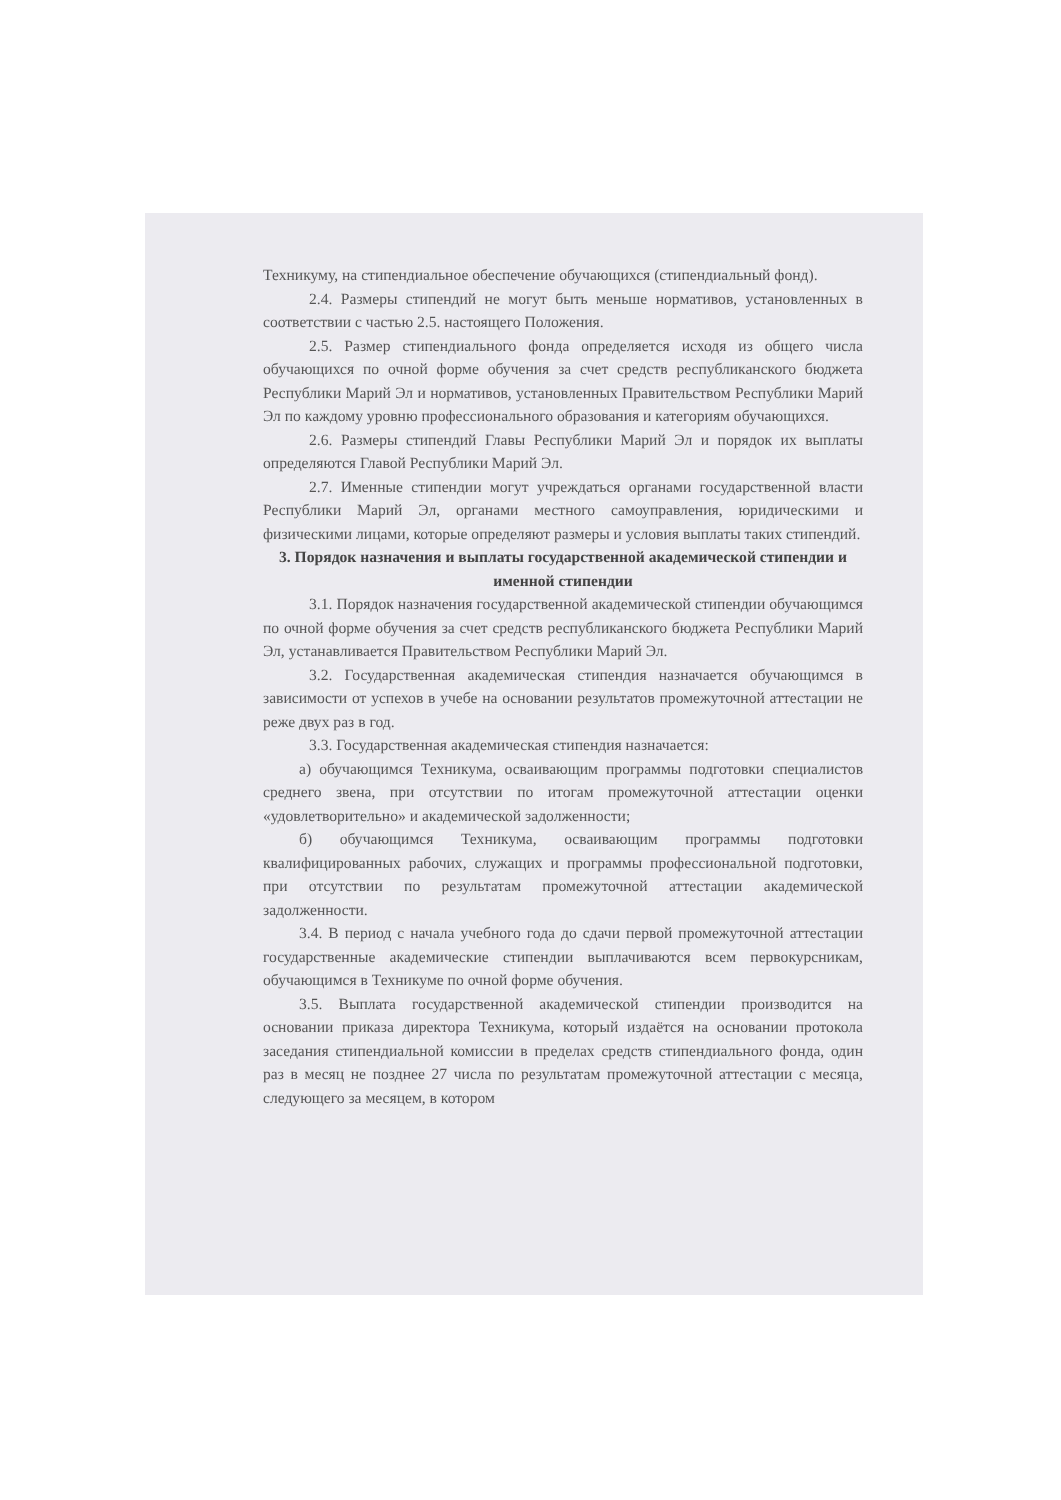Техникуму, на стипендиальное обеспечение обучающихся (стипендиальный фонд).
2.4. Размеры стипендий не могут быть меньше нормативов, установленных в соответствии с частью 2.5. настоящего Положения.
2.5. Размер стипендиального фонда определяется исходя из общего числа обучающихся по очной форме обучения за счет средств республиканского бюджета Республики Марий Эл и нормативов, установленных Правительством Республики Марий Эл по каждому уровню профессионального образования и категориям обучающихся.
2.6. Размеры стипендий Главы Республики Марий Эл и порядок их выплаты определяются Главой Республики Марий Эл.
2.7. Именные стипендии могут учреждаться органами государственной власти Республики Марий Эл, органами местного самоуправления, юридическими и физическими лицами, которые определяют размеры и условия выплаты таких стипендий.
3. Порядок назначения и выплаты государственной академической стипендии и именной стипендии
3.1. Порядок назначения государственной академической стипендии обучающимся по очной форме обучения за счет средств республиканского бюджета Республики Марий Эл, устанавливается Правительством Республики Марий Эл.
3.2. Государственная академическая стипендия назначается обучающимся в зависимости от успехов в учебе на основании результатов промежуточной аттестации не реже двух раз в год.
3.3. Государственная академическая стипендия назначается:
а) обучающимся Техникума, осваивающим программы подготовки специалистов среднего звена, при отсутствии по итогам промежуточной аттестации оценки «удовлетворительно» и академической задолженности;
б) обучающимся Техникума, осваивающим программы подготовки квалифицированных рабочих, служащих и программы профессиональной подготовки, при отсутствии по результатам промежуточной аттестации академической задолженности.
3.4. В период с начала учебного года до сдачи первой промежуточной аттестации государственные академические стипендии выплачиваются всем первокурсникам, обучающимся в Техникуме по очной форме обучения.
3.5. Выплата государственной академической стипендии производится на основании приказа директора Техникума, который издаётся на основании протокола заседания стипендиальной комиссии в пределах средств стипендиального фонда, один раз в месяц не позднее 27 числа по результатам промежуточной аттестации с месяца, следующего за месяцем, в котором